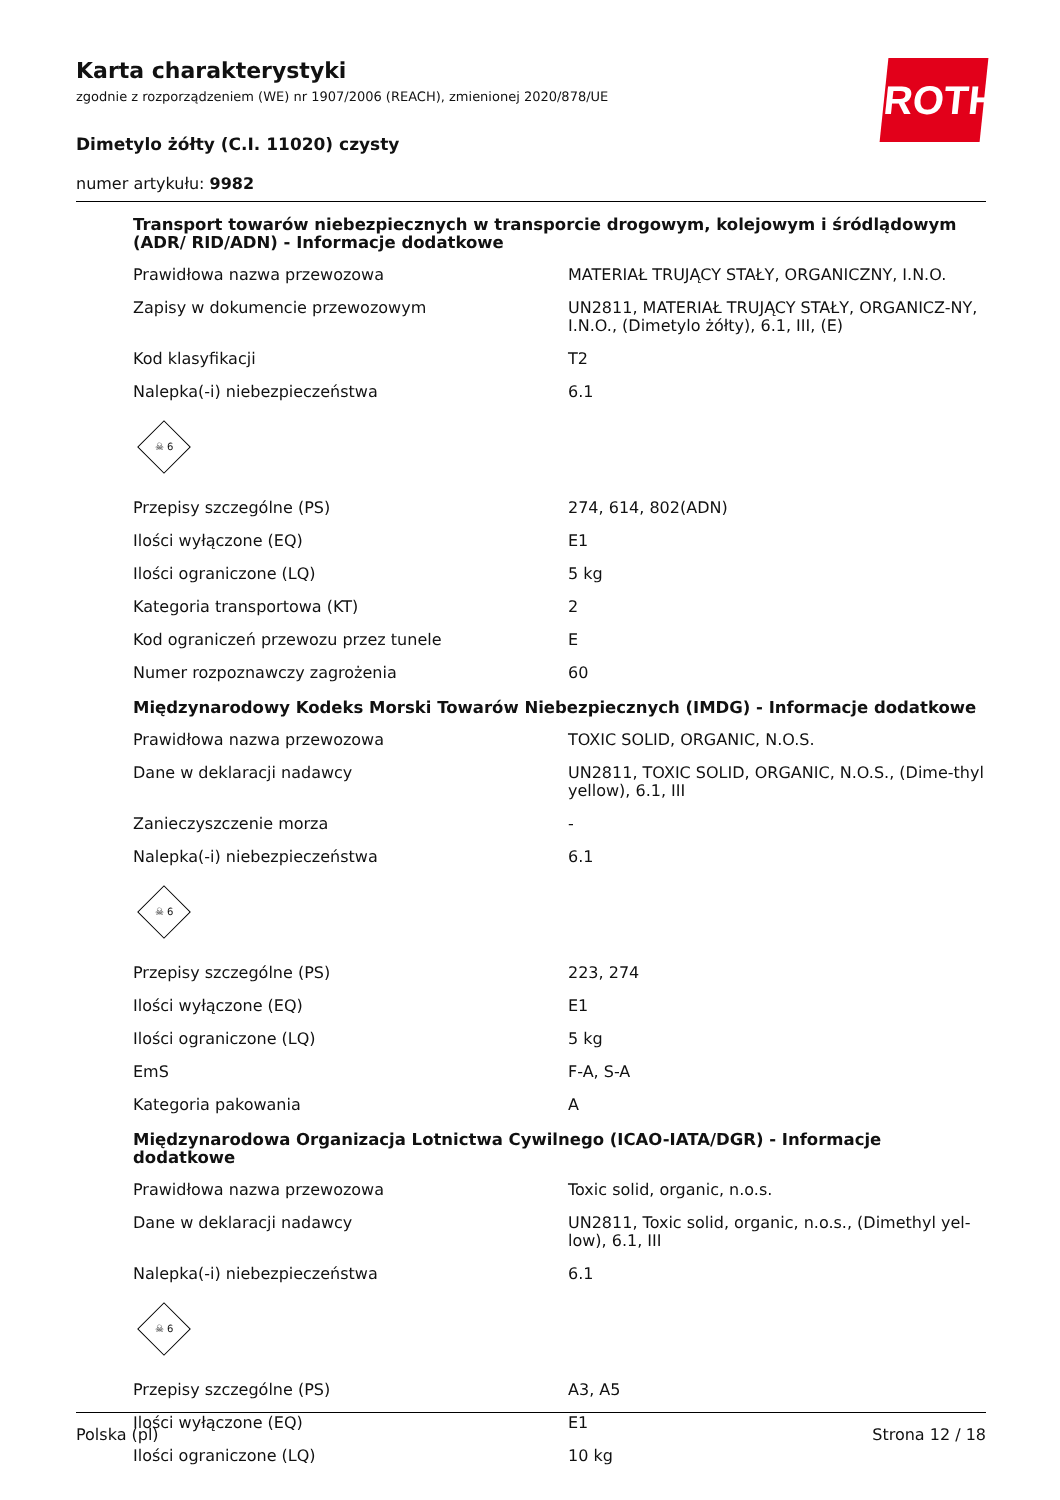Karta charakterystyki
zgodnie z rozporządzeniem (WE) nr 1907/2006 (REACH), zmienionej 2020/878/UE
Dimetylo żółty (C.I. 11020) czysty
numer artykułu: 9982
ROTH
Transport towarów niebezpiecznych w transporcie drogowym, kolejowym i śródlądowym (ADR/ RID/ADN) - Informacje dodatkowe
| Prawidłowa nazwa przewozowa | MATERIAŁ TRUJĄCY STAŁY, ORGANICZNY, I.N.O. |
| Zapisy w dokumencie przewozowym | UN2811, MATERIAŁ TRUJĄCY STAŁY, ORGANICZ-NY, I.N.O., (Dimetylo żółty), 6.1, III, (E) |
| Kod klasyfikacji | T2 |
| Nalepka(-i) niebezpieczeństwa | 6.1 |
| ☠ 6 | |
| Przepisy szczególne (PS) | 274, 614, 802(ADN) |
| Ilości wyłączone (EQ) | E1 |
| Ilości ograniczone (LQ) | 5 kg |
| Kategoria transportowa (KT) | 2 |
| Kod ograniczeń przewozu przez tunele | E |
| Numer rozpoznawczy zagrożenia | 60 |
Międzynarodowy Kodeks Morski Towarów Niebezpiecznych (IMDG) - Informacje dodatkowe
| Prawidłowa nazwa przewozowa | TOXIC SOLID, ORGANIC, N.O.S. |
| Dane w deklaracji nadawcy | UN2811, TOXIC SOLID, ORGANIC, N.O.S., (Dime-thyl yellow), 6.1, III |
| Zanieczyszczenie morza | - |
| Nalepka(-i) niebezpieczeństwa | 6.1 |
| ☠ 6 | |
| Przepisy szczególne (PS) | 223, 274 |
| Ilości wyłączone (EQ) | E1 |
| Ilości ograniczone (LQ) | 5 kg |
| EmS | F-A, S-A |
| Kategoria pakowania | A |
Międzynarodowa Organizacja Lotnictwa Cywilnego (ICAO-IATA/DGR) - Informacje dodatkowe
| Prawidłowa nazwa przewozowa | Toxic solid, organic, n.o.s. |
| Dane w deklaracji nadawcy | UN2811, Toxic solid, organic, n.o.s., (Dimethyl yel-low), 6.1, III |
| Nalepka(-i) niebezpieczeństwa | 6.1 |
| ☠ 6 | |
| Przepisy szczególne (PS) | A3, A5 |
| Ilości wyłączone (EQ) | E1 |
| Ilości ograniczone (LQ) | 10 kg |
Polska (pl) Strona 12 / 18